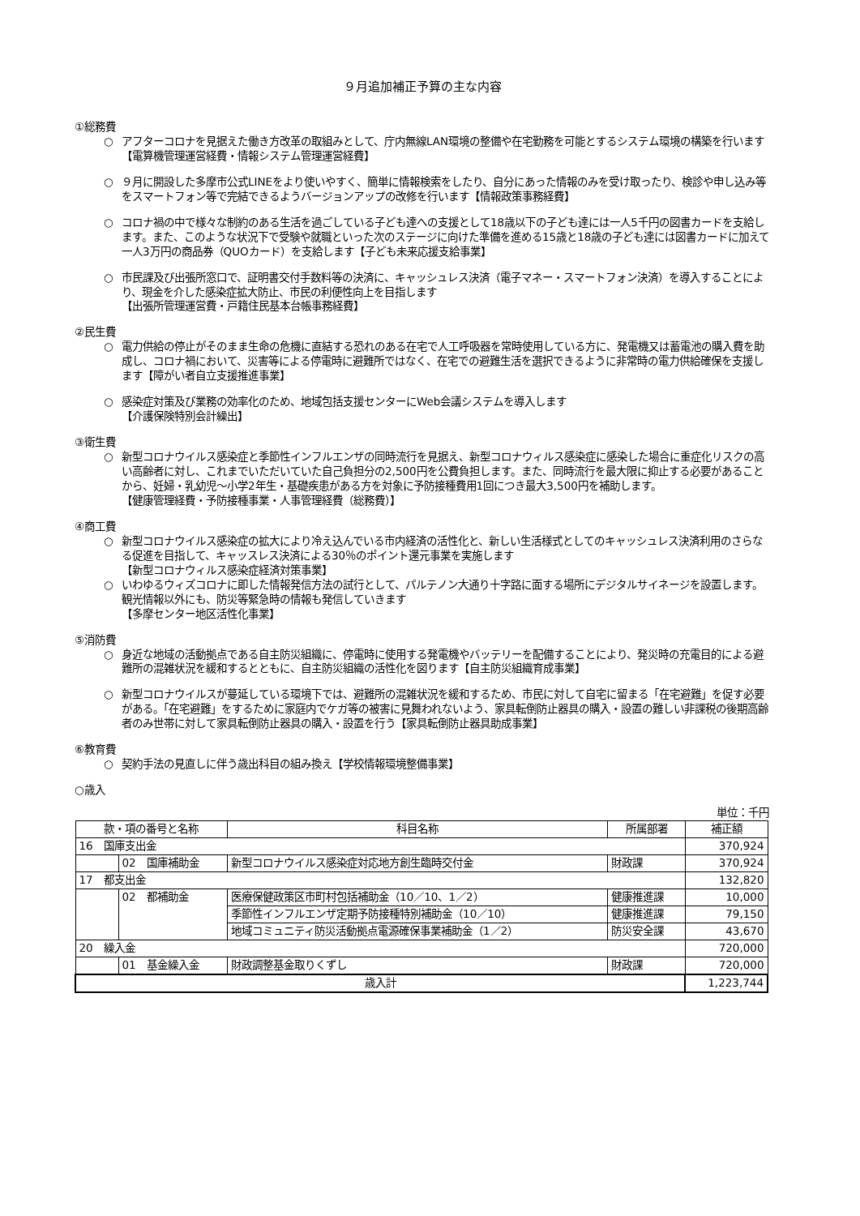９月追加補正予算の主な内容
①総務費
○ アフターコロナを見据えた働き方改革の取組みとして、庁内無線LAN環境の整備や在宅勤務を可能とするシステム環境の構築を行います【電算機管理運営経費・情報システム管理運営経費】
○ ９月に開設した多摩市公式LINEをより使いやすく、簡単に情報検索をしたり、自分にあった情報のみを受け取ったり、検診や申し込み等をスマートフォン等で完結できるようバージョンアップの改修を行います【情報政策事務経費】
○ コロナ禍の中で様々な制約のある生活を過ごしている子ども達への支援として18歳以下の子ども達には一人5千円の図書カードを支給します。また、このような状況下で受験や就職といった次のステージに向けた準備を進める15歳と18歳の子ども達には図書カードに加えて一人3万円の商品券（QUOカード）を支給します【子ども未来応援支給事業】
○ 市民課及び出張所窓口で、証明書交付手数料等の決済に、キャッシュレス決済（電子マネー・スマートフォン決済）を導入することにより、現金を介した感染症拡大防止、市民の利便性向上を目指します
【出張所管理運営費・戸籍住民基本台帳事務経費】
②民生費
○ 電力供給の停止がそのまま生命の危機に直結する恐れのある在宅で人工呼吸器を常時使用している方に、発電機又は蓄電池の購入費を助成し、コロナ禍において、災害等による停電時に避難所ではなく、在宅での避難生活を選択できるように非常時の電力供給確保を支援します【障がい者自立支援推進事業】
○ 感染症対策及び業務の効率化のため、地域包括支援センターにWeb会議システムを導入します
【介護保険特別会計繰出】
③衛生費
○ 新型コロナウイルス感染症と季節性インフルエンザの同時流行を見据え、新型コロナウィルス感染症に感染した場合に重症化リスクの高い高齢者に対し、これまでいただいていた自己負担分の2,500円を公費負担します。また、同時流行を最大限に抑止する必要があることから、妊婦・乳幼児～小学2年生・基礎疾患がある方を対象に予防接種費用1回につき最大3,500円を補助します。
【健康管理経費・予防接種事業・人事管理経費（総務費）】
④商工費
○ 新型コロナウイルス感染症の拡大により冷え込んでいる市内経済の活性化と、新しい生活様式としてのキャッシュレス決済利用のさらなる促進を目指して、キャッスレス決済による30％のポイント還元事業を実施します
【新型コロナウィルス感染症経済対策事業】
○ いわゆるウィズコロナに即した情報発信方法の試行として、パルテノン大通り十字路に面する場所にデジタルサイネージを設置します。 観光情報以外にも、防災等緊急時の情報も発信していきます
【多摩センター地区活性化事業】
⑤消防費
○ 身近な地域の活動拠点である自主防災組織に、停電時に使用する発電機やバッテリーを配備することにより、発災時の充電目的による避難所の混雑状況を緩和するとともに、自主防災組織の活性化を図ります【自主防災組織育成事業】
○ 新型コロナウイルスが蔓延している環境下では、避難所の混雑状況を緩和するため、市民に対して自宅に留まる「在宅避難」を促す必要がある。「在宅避難」をするために家庭内でケガ等の被害に見舞われないよう、家具転倒防止器具の購入・設置の難しい非課税の後期高齢者のみ世帯に対して家具転倒防止器具の購入・設置を行う【家具転倒防止器具助成事業】
⑥教育費
○ 契約手法の見直しに伴う歳出科目の組み換え【学校情報環境整備事業】
○歳入
単位：千円
| 款・項の番号と名称 | | 科目名称 | 所属部署 | 補正額 |
| --- | --- | --- | --- | --- |
| 16 国庫支出金 | | | | 370,924 |
| | 02 国庫補助金 | 新型コロナウイルス感染症対応地方創生臨時交付金 | 財政課 | 370,924 |
| 17 都支出金 | | | | 132,820 |
| | 02 都補助金 | 医療保健政策区市町村包括補助金（10／10、1／2） | 健康推進課 | 10,000 |
| | | 季節性インフルエンザ定期予防接種特別補助金（10／10） | 健康推進課 | 79,150 |
| | | 地域コミュニティ防災活動拠点電源確保事業補助金（1／2） | 防災安全課 | 43,670 |
| 20 繰入金 | | | | 720,000 |
| | 01 基金繰入金 | 財政調整基金取りくずし | 財政課 | 720,000 |
| 歳入計 | | | | 1,223,744 |